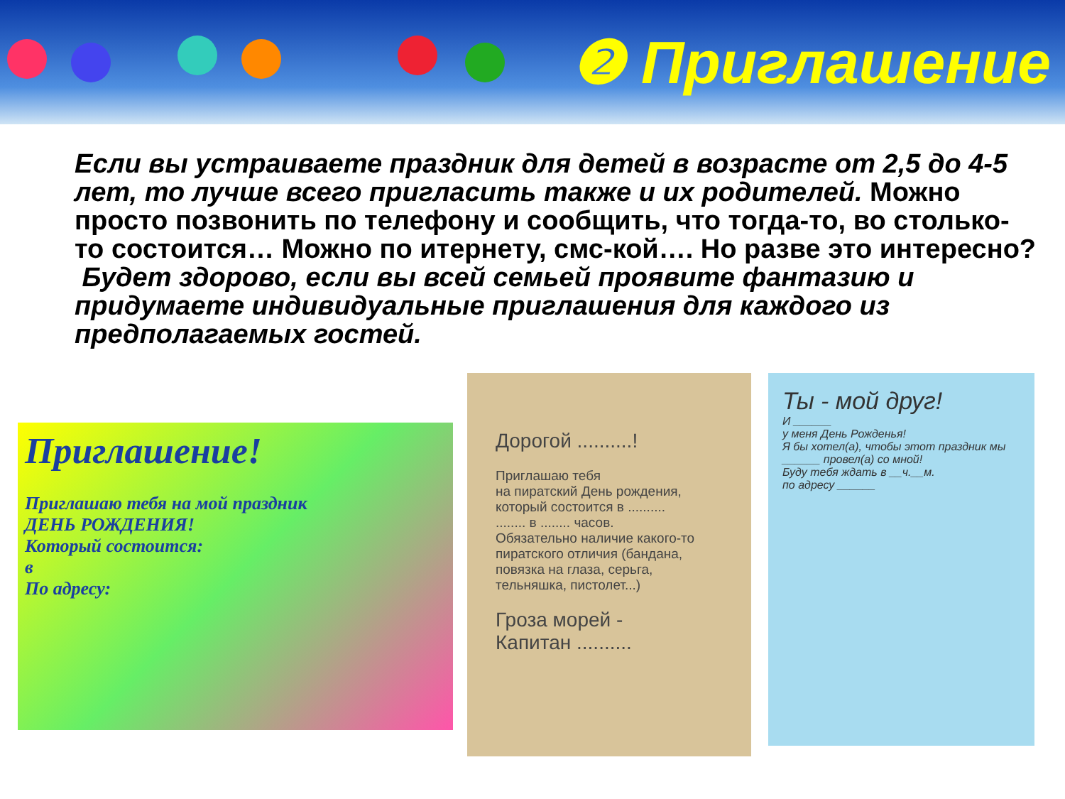❷ Приглашение
Если вы устраиваете праздник для детей в возрасте от 2,5 до 4-5 лет, то лучше всего пригласить также и их родителей. Можно просто позвонить по телефону и сообщить, что тогда-то, во столько-то состоится… Можно по итернету, смс-кой…. Но разве это интересно?
Будет здорово, если вы всей семьей проявите фантазию и придумаете индивидуальные приглашения для каждого из предполагаемых гостей.
Приглашение!
Приглашаю тебя на мой праздник
ДЕНЬ РОЖДЕНИЯ!
Который состоится:
в
По адресу:
Дорогой ..........!
Приглашаю тебя
на пиратский День рождения,
который состоится в ..........
........ в ........ часов.
Обязательно наличие какого-то пиратского отличия (бандана, повязка на глаза, серьга, тельняшка, пистолет...)
Гроза морей -
Капитан ..........
Ты - мой друг!
И ______
у меня День Рожденья!
Я бы хотел(а), чтобы этот праздник мы ______ провел(а) со мной!
Буду тебя ждать в __ч.__м.
по адресу ______